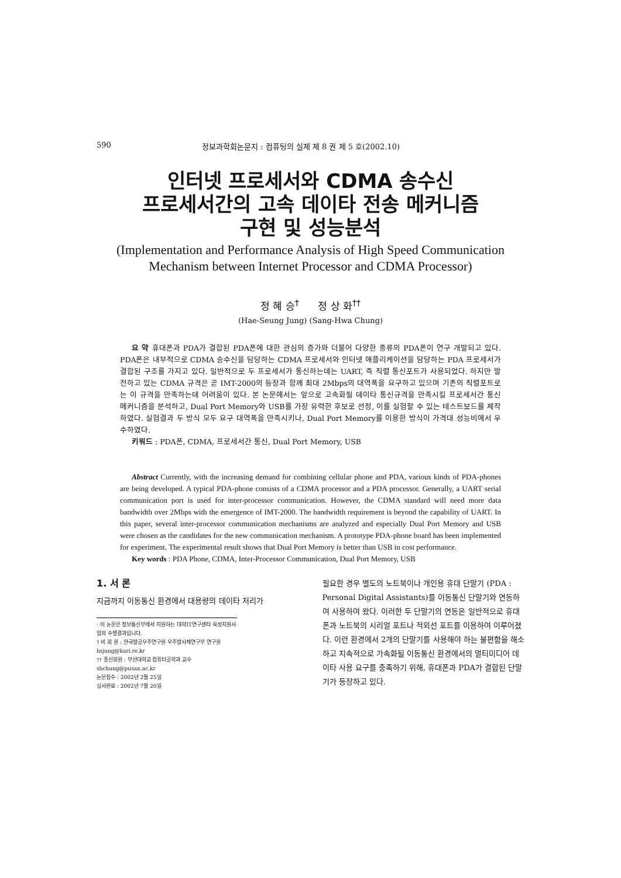590 정보과학회논문지 : 컴퓨팅의 실제 제 8 권 제 5 호(2002.10)
인터넷 프로세서와 CDMA 송수신
프로세서간의 고속 데이타 전송 메커니즘
구현 및 성능분석
(Implementation and Performance Analysis of High Speed Communication Mechanism between Internet Processor and CDMA Processor)
정 혜 승<sup>†</sup> 정 상 화<sup>††</sup>
(Hae-Seung Jung) (Sang-Hwa Chung)
요 약 휴대폰과 PDA가 결합된 PDA폰에 대한 관심의 증가와 더불어 다양한 종류의 PDA폰이 연구 개발되고 있다. PDA폰은 내부적으로 CDMA 송수신을 담당하는 CDMA 프로세서와 인터넷 애플리케이션을 담당하는 PDA 프로세서가 결합된 구조를 가지고 있다. 일반적으로 두 프로세서가 통신하는데는 UART, 즉 직렬 통신포트가 사용되었다. 하지만 발전하고 있는 CDMA 규격은 곧 IMT-2000의 등장과 함께 최대 2Mbps의 대역폭을 요구하고 있으며 기존의 직렬포트로는 이 규격을 만족하는데 어려움이 있다. 본 논문에서는 앞으로 고속화될 데이타 통신규격을 만족시킬 프로세서간 통신 메커니즘을 분석하고, Dual Port Memory와 USB를 가장 유력한 후보로 선정, 이를 실험할 수 있는 테스트보드를 제작하였다. 실험결과 두 방식 모두 요구 대역폭을 만족시키나, Dual Port Memory를 이용한 방식이 가격대 성능비에서 우수하였다.
키워드 : PDA폰, CDMA, 프로세서간 통신, Dual Port Memory, USB
Abstract Currently, with the increasing demand for combining cellular phone and PDA, various kinds of PDA-phones are being developed. A typical PDA-phone consists of a CDMA processor and a PDA processor. Generally, a UART serial communication port is used for inter-processor communication. However, the CDMA standard will need more data bandwidth over 2Mbps with the emergence of IMT-2000. The bandwidth requirement is beyond the capability of UART. In this paper, several inter-processor communication mechanisms are analyzed and especially Dual Port Memory and USB were chosen as the candidates for the new communication mechanism. A prototype PDA-phone board has been implemented for experiment. The experimental result shows that Dual Port Memory is better than USB in cost performance.
Key words : PDA Phone, CDMA, Inter-Processor Communication, Dual Port Memory, USB
1. 서 론
지금까지 이동통신 환경에서 대용량의 데이타 처리가
· 이 논문은 정보통신부에서 지원하는 대학IT연구센터 육성지원사업의 수행결과입니다.
† 비 회 원 : 한국항공우주연구원 우주발사체연구부 연구원
hsjung@kari.re.kr
†† 종신회원 : 부산대학교 컴퓨터공학과 교수
shchung@pusan.ac.kr
논문접수 : 2002년 2월 25일
심사완료 : 2002년 7월 20일
필요한 경우 별도의 노트북이나 개인용 휴대 단말기 (PDA : Personal Digital Assistants)를 이동통신 단말기와 연동하여 사용하여 왔다. 이러한 두 단말기의 연동은 일반적으로 휴대폰과 노트북의 시리얼 포트나 적외선 포트를 이용하여 이루어졌다. 이런 환경에서 2개의 단말기를 사용해야 하는 불편함을 해소하고 지속적으로 가속화될 이동통신 환경에서의 멀티미디어 데이타 사용 요구를 충족하기 위해, 휴대폰과 PDA가 결합된 단말기가 등장하고 있다.